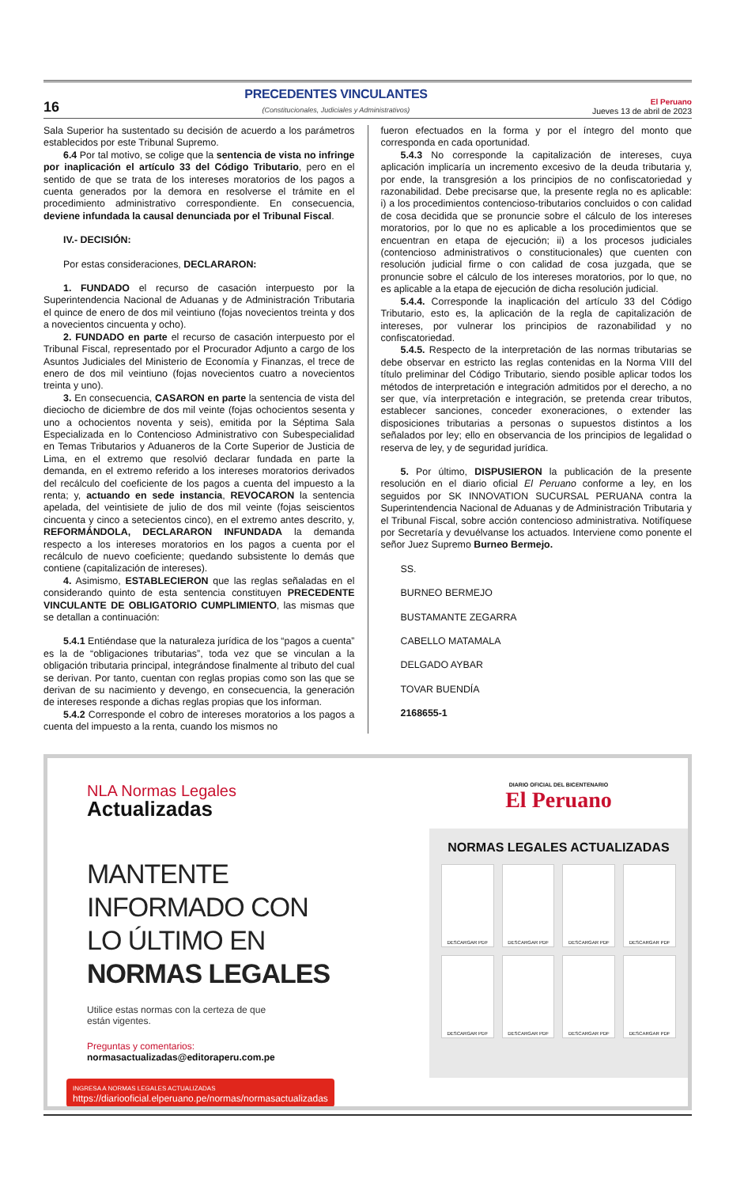16
PRECEDENTES VINCULANTES
(Constitucionales, Judiciales y Administrativos)
El Peruano
Jueves 13 de abril de 2023
Sala Superior ha sustentado su decisión de acuerdo a los parámetros establecidos por este Tribunal Supremo.
6.4 Por tal motivo, se colige que la sentencia de vista no infringe por inaplicación el artículo 33 del Código Tributario, pero en el sentido de que se trata de los intereses moratorios de los pagos a cuenta generados por la demora en resolverse el trámite en el procedimiento administrativo correspondiente. En consecuencia, deviene infundada la causal denunciada por el Tribunal Fiscal.
IV.- DECISIÓN:
Por estas consideraciones, DECLARARON:
1. FUNDADO el recurso de casación interpuesto por la Superintendencia Nacional de Aduanas y de Administración Tributaria el quince de enero de dos mil veintiuno (fojas novecientos treinta y dos a novecientos cincuenta y ocho).
2. FUNDADO en parte el recurso de casación interpuesto por el Tribunal Fiscal, representado por el Procurador Adjunto a cargo de los Asuntos Judiciales del Ministerio de Economía y Finanzas, el trece de enero de dos mil veintiuno (fojas novecientos cuatro a novecientos treinta y uno).
3. En consecuencia, CASARON en parte la sentencia de vista del dieciocho de diciembre de dos mil veinte (fojas ochocientos sesenta y uno a ochocientos noventa y seis), emitida por la Séptima Sala Especializada en lo Contencioso Administrativo con Subespecialidad en Temas Tributarios y Aduaneros de la Corte Superior de Justicia de Lima, en el extremo que resolvió declarar fundada en parte la demanda, en el extremo referido a los intereses moratorios derivados del recálculo del coeficiente de los pagos a cuenta del impuesto a la renta; y, actuando en sede instancia, REVOCARON la sentencia apelada, del veintisiete de julio de dos mil veinte (fojas seiscientos cincuenta y cinco a setecientos cinco), en el extremo antes descrito, y, REFORMÁNDOLA, DECLARARON INFUNDADA la demanda respecto a los intereses moratorios en los pagos a cuenta por el recálculo de nuevo coeficiente; quedando subsistente lo demás que contiene (capitalización de intereses).
4. Asimismo, ESTABLECIERON que las reglas señaladas en el considerando quinto de esta sentencia constituyen PRECEDENTE VINCULANTE DE OBLIGATORIO CUMPLIMIENTO, las mismas que se detallan a continuación:
5.4.1 Entiéndase que la naturaleza jurídica de los “pagos a cuenta” es la de “obligaciones tributarias”, toda vez que se vinculan a la obligación tributaria principal, integrándose finalmente al tributo del cual se derivan. Por tanto, cuentan con reglas propias como son las que se derivan de su nacimiento y devengo, en consecuencia, la generación de intereses responde a dichas reglas propias que los informan.
5.4.2 Corresponde el cobro de intereses moratorios a los pagos a cuenta del impuesto a la renta, cuando los mismos no
fueron efectuados en la forma y por el íntegro del monto que corresponda en cada oportunidad.
5.4.3 No corresponde la capitalización de intereses, cuya aplicación implicaría un incremento excesivo de la deuda tributaria y, por ende, la transgresión a los principios de no confiscatoriedad y razonabilidad. Debe precisarse que, la presente regla no es aplicable: i) a los procedimientos contencioso-tributarios concluidos o con calidad de cosa decidida que se pronuncie sobre el cálculo de los intereses moratorios, por lo que no es aplicable a los procedimientos que se encuentran en etapa de ejecución; ii) a los procesos judiciales (contencioso administrativos o constitucionales) que cuenten con resolución judicial firme o con calidad de cosa juzgada, que se pronuncie sobre el cálculo de los intereses moratorios, por lo que, no es aplicable a la etapa de ejecución de dicha resolución judicial.
5.4.4. Corresponde la inaplicación del artículo 33 del Código Tributario, esto es, la aplicación de la regla de capitalización de intereses, por vulnerar los principios de razonabilidad y no confiscatoriedad.
5.4.5. Respecto de la interpretación de las normas tributarias se debe observar en estricto las reglas contenidas en la Norma VIII del título preliminar del Código Tributario, siendo posible aplicar todos los métodos de interpretación e integración admitidos por el derecho, a no ser que, vía interpretación e integración, se pretenda crear tributos, establecer sanciones, conceder exoneraciones, o extender las disposiciones tributarias a personas o supuestos distintos a los señalados por ley; ello en observancia de los principios de legalidad o reserva de ley, y de seguridad jurídica.
5. Por último, DISPUSIERON la publicación de la presente resolución en el diario oficial El Peruano conforme a ley, en los seguidos por SK INNOVATION SUCURSAL PERUANA contra la Superintendencia Nacional de Aduanas y de Administración Tributaria y el Tribunal Fiscal, sobre acción contencioso administrativa. Notifíquese por Secretaría y devuélvanse los actuados. Interviene como ponente el señor Juez Supremo Burneo Bermejo.
SS.
BURNEO BERMEJO
BUSTAMANTE ZEGARRA
CABELLO MATAMALA
DELGADO AYBAR
TOVAR BUENDÍA
2168655-1
NLA Normas Legales
Actualizadas
MANTENTE
INFORMADO CON
LO ÚLTIMO EN
NORMAS LEGALES
Utilice estas normas con la certeza de que
están vigentes.
Preguntas y comentarios:
normasactualizadas@editoraperu.com.pe
INGRESA A NORMAS LEGALES ACTUALIZADAS
https://diariooficial.elperuano.pe/normas/normasactualizadas
DIARIO OFICIAL DEL BICENTENARIO
El Peruano
NORMAS LEGALES ACTUALIZADAS
DESCARGAR PDF
DESCARGAR PDF
DESCARGAR PDF
DESCARGAR PDF
DESCARGAR PDF
DESCARGAR PDF
DESCARGAR PDF
DESCARGAR PDF